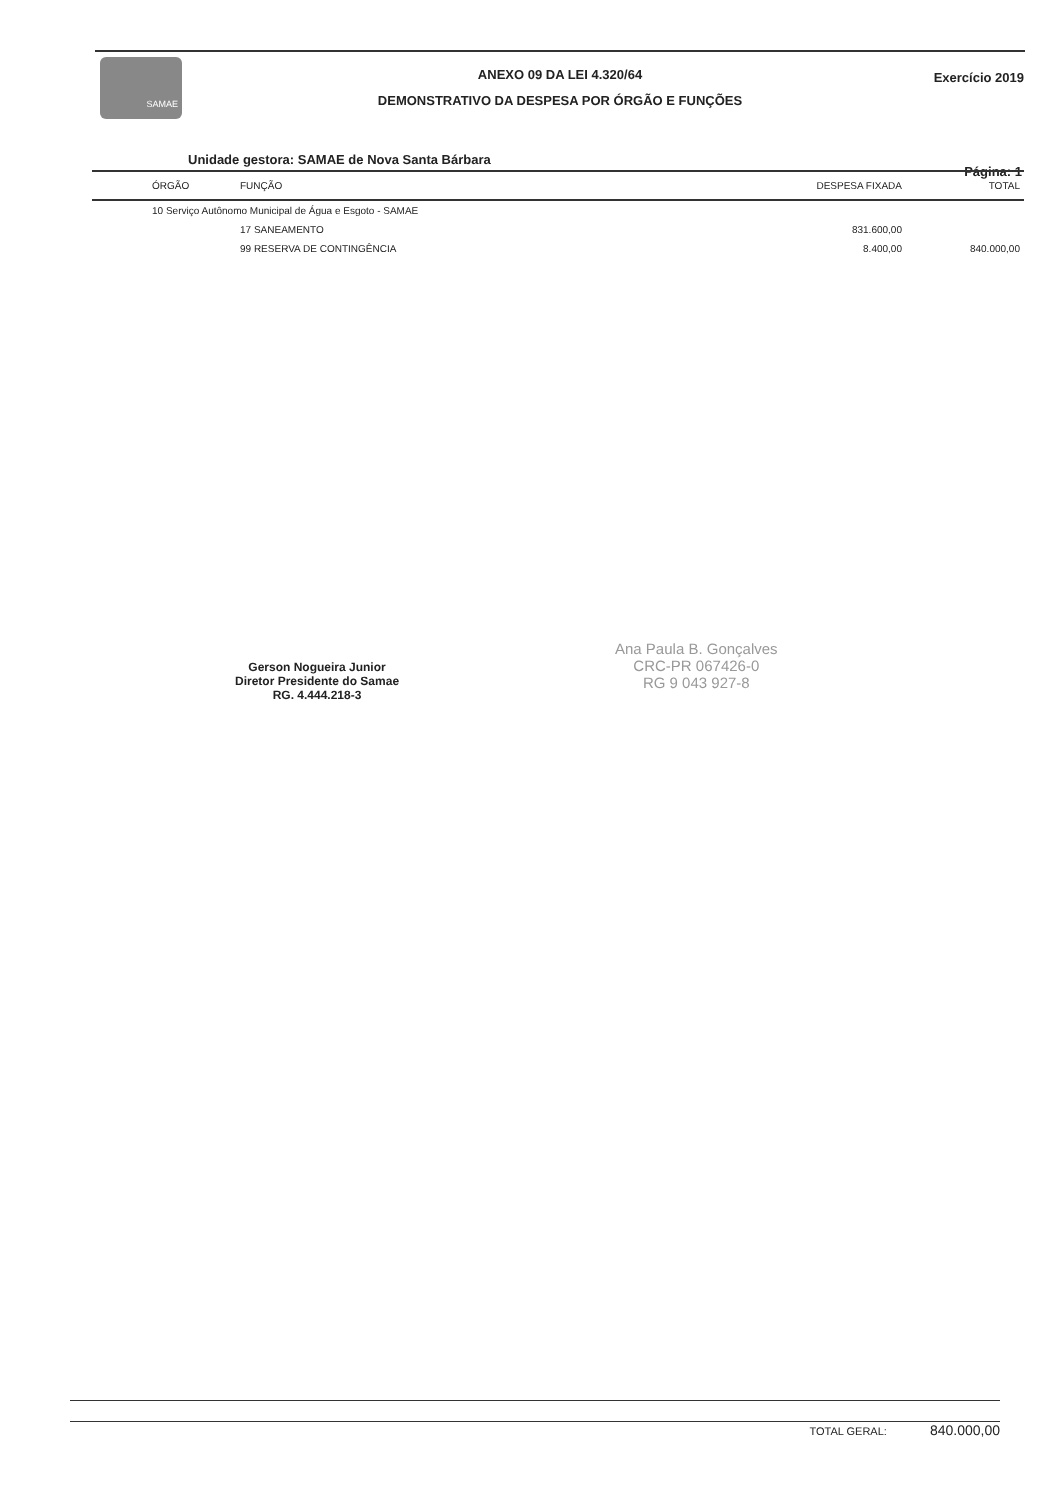SAMAE
ANEXO 09 DA LEI 4.320/64
DEMONSTRATIVO DA DESPESA POR ÓRGÃO E FUNÇÕES
Exercício 2019
Unidade gestora: SAMAE de Nova Santa Bárbara
Página: 1
| ÓRGÃO | FUNÇÃO | DESPESA FIXADA | TOTAL |
| --- | --- | --- | --- |
| 10 Serviço Autônomo Municipal de Água e Esgoto - SAMAE | | | |
| | 17 SANEAMENTO | 831.600,00 | |
| | 99 RESERVA DE CONTINGÊNCIA | 8.400,00 | 840.000,00 |
Gerson Nogueira Junior
Diretor Presidente do Samae
RG. 4.444.218-3
Ana Paula B. Gonçalves
CRC-PR 067426-0
RG 9 043 927-8
TOTAL GERAL: 840.000,00